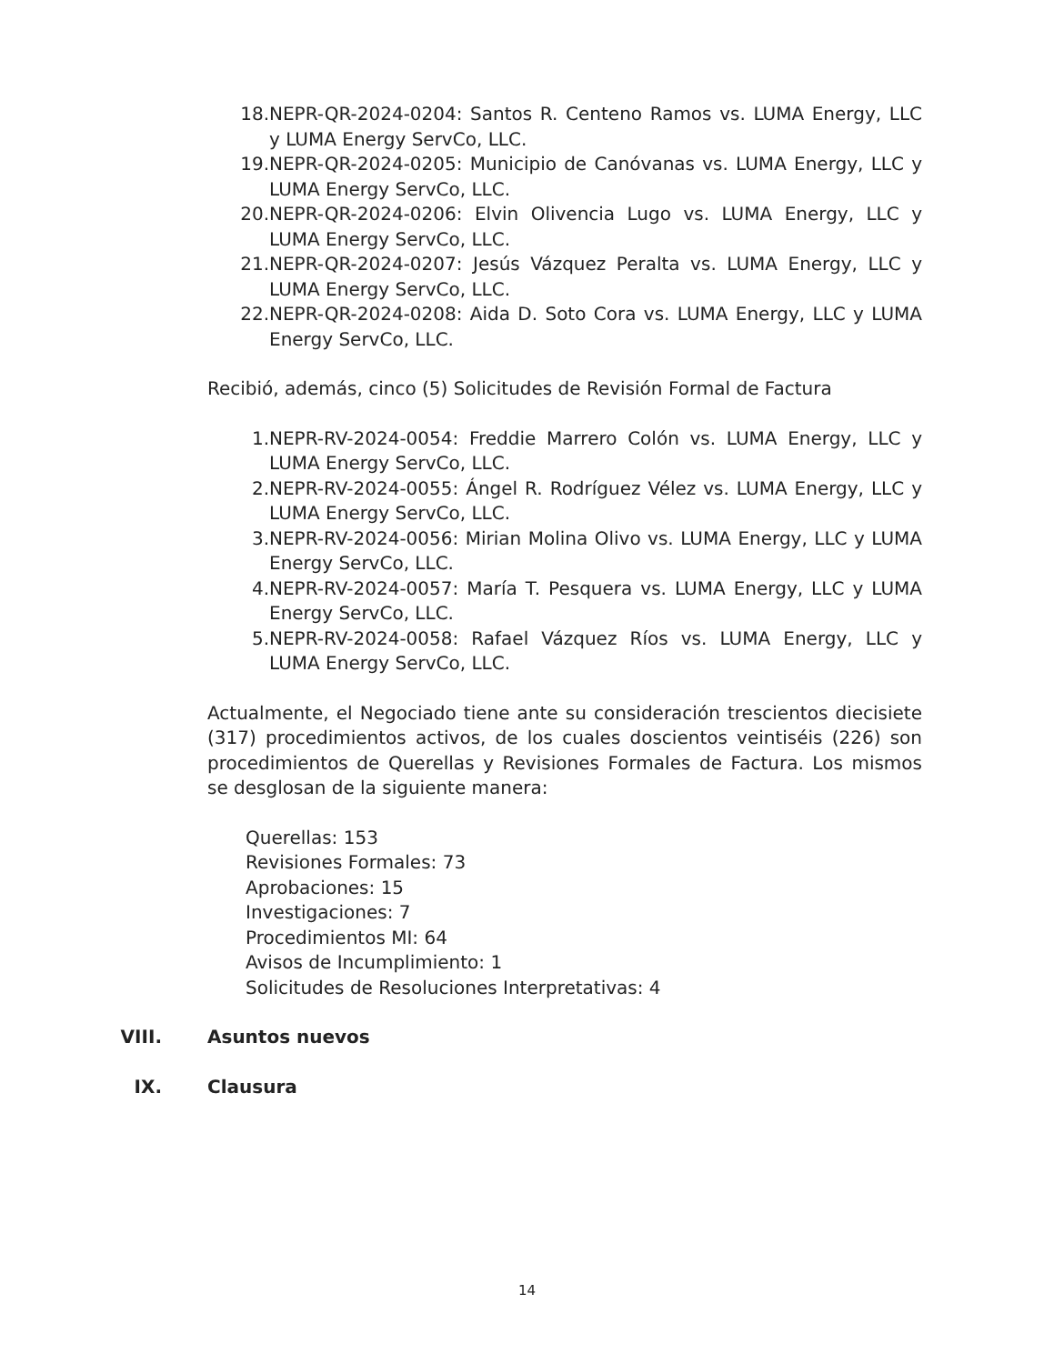18. NEPR-QR-2024-0204: Santos R. Centeno Ramos vs. LUMA Energy, LLC y LUMA Energy ServCo, LLC.
19. NEPR-QR-2024-0205: Municipio de Canóvanas vs. LUMA Energy, LLC y LUMA Energy ServCo, LLC.
20. NEPR-QR-2024-0206: Elvin Olivencia Lugo vs. LUMA Energy, LLC y LUMA Energy ServCo, LLC.
21. NEPR-QR-2024-0207: Jesús Vázquez Peralta vs. LUMA Energy, LLC y LUMA Energy ServCo, LLC.
22. NEPR-QR-2024-0208: Aida D. Soto Cora vs. LUMA Energy, LLC y LUMA Energy ServCo, LLC.
Recibió, además, cinco (5) Solicitudes de Revisión Formal de Factura
1. NEPR-RV-2024-0054: Freddie Marrero Colón vs. LUMA Energy, LLC y LUMA Energy ServCo, LLC.
2. NEPR-RV-2024-0055: Ángel R. Rodríguez Vélez vs. LUMA Energy, LLC y LUMA Energy ServCo, LLC.
3. NEPR-RV-2024-0056: Mirian Molina Olivo vs. LUMA Energy, LLC y LUMA Energy ServCo, LLC.
4. NEPR-RV-2024-0057: María T. Pesquera vs. LUMA Energy, LLC y LUMA Energy ServCo, LLC.
5. NEPR-RV-2024-0058: Rafael Vázquez Ríos vs. LUMA Energy, LLC y LUMA Energy ServCo, LLC.
Actualmente, el Negociado tiene ante su consideración trescientos diecisiete (317) procedimientos activos, de los cuales doscientos veintiséis (226) son procedimientos de Querellas y Revisiones Formales de Factura. Los mismos se desglosan de la siguiente manera:
Querellas: 153
Revisiones Formales: 73
Aprobaciones: 15
Investigaciones: 7
Procedimientos MI: 64
Avisos de Incumplimiento: 1
Solicitudes de Resoluciones Interpretativas: 4
VIII. Asuntos nuevos
IX. Clausura
14